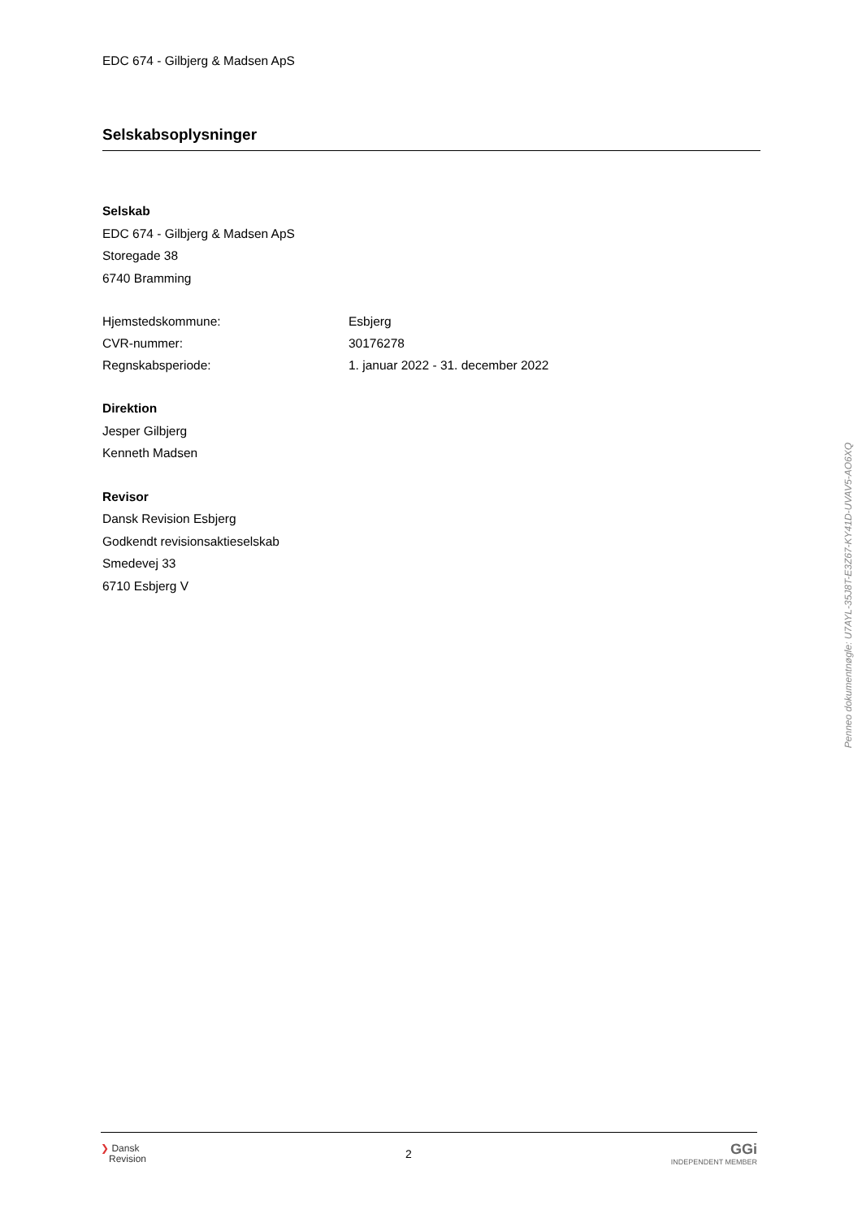EDC 674 - Gilbjerg & Madsen ApS
Selskabsoplysninger
Selskab
EDC 674 - Gilbjerg & Madsen ApS
Storegade 38
6740 Bramming
Hjemstedskommune: Esbjerg
CVR-nummer: 30176278
Regnskabsperiode: 1. januar 2022 - 31. december 2022
Direktion
Jesper Gilbjerg
Kenneth Madsen
Revisor
Dansk Revision Esbjerg
Godkendt revisionsaktieselskab
Smedevej 33
6710 Esbjerg V
❯ Dansk
Revision
2
GGi
INDEPENDENT MEMBER
Penneo dokumentnøgle: U7AYL-35J8T-E3Z67-KY41D-UVAV5-AO6XQ